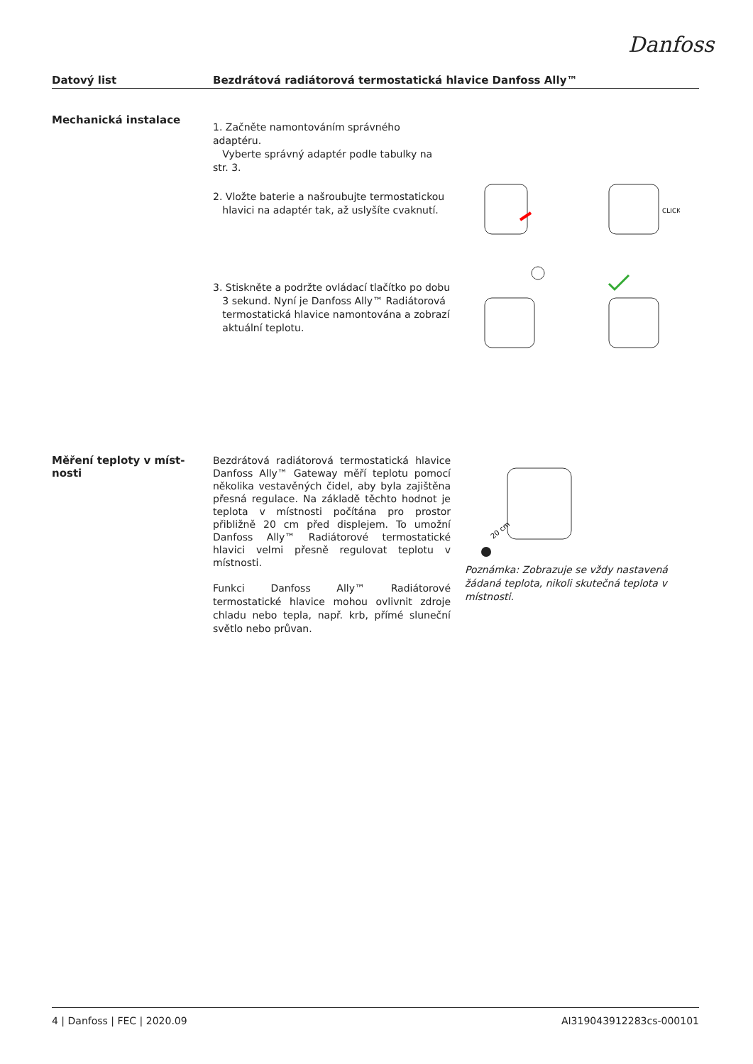Danfoss
Datový list Bezdrátová radiátorová termostatická hlavice Danfoss Ally™
Mechanická instalace
1. Začněte namontováním správného adaptéru.
Vyberte správný adaptér podle tabulky na str. 3.
2. Vložte baterie a našroubujte termostatickou
hlavici na adaptér tak, až uslyšíte cvaknutí.
CLICK
3. Stiskněte a podržte ovládací tlačítko po dobu
3 sekund. Nyní je Danfoss Ally™ Radiátorová
termostatická hlavice namontována a zobrazí
aktuální teplotu.
Měření teploty v míst-
nosti
Bezdrátová radiátorová termostatická hlavice Danfoss Ally™ Gateway měří teplotu pomocí několika vestavěných čidel, aby byla zajištěna přesná regulace. Na základě těchto hodnot je teplota v místnosti počítána pro prostor přibližně 20 cm před displejem. To umožní Danfoss Ally™ Radiátorové termostatické hlavici velmi přesně regulovat teplotu v místnosti.
Funkci Danfoss Ally™ Radiátorové termostatické hlavice mohou ovlivnit zdroje chladu nebo tepla, např. krb, přímé sluneční světlo nebo průvan.
20 cm
Poznámka: Zobrazuje se vždy nastavená žádaná teplota, nikoli skutečná teplota v místnosti.
4 | Danfoss | FEC | 2020.09 AI319043912283cs-000101